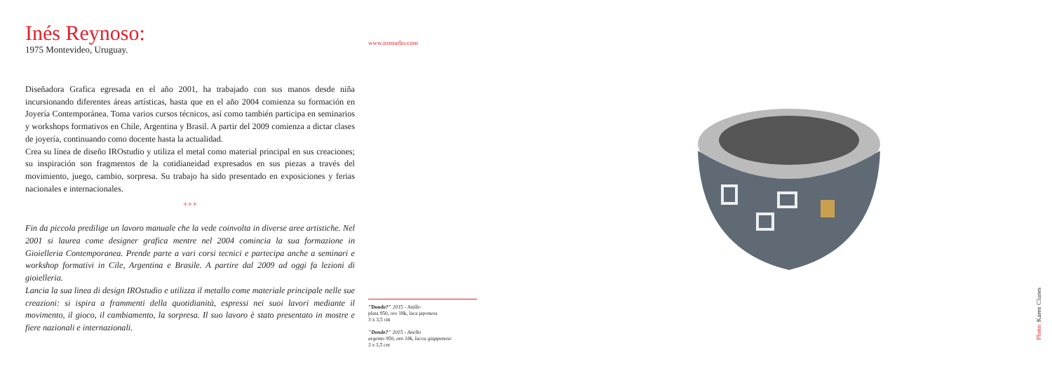Inés Reynoso:
1975 Montevideo, Uruguay.
Diseñadora Grafica egresada en el año 2001, ha trabajado con sus manos desde niña incursionando diferentes áreas artísticas, hasta que en el año 2004 comienza su formación en Joyería Contemporánea. Toma varios cursos técnicos, así como también participa en seminarios y workshops formativos en Chile, Argentina y Brasil. A partir del 2009 comienza a dictar clases de joyería, continuando como docente hasta la actualidad.
Crea su línea de diseño IROstudio y utiliza el metal como material principal en sus creaciones; su inspiración son fragmentos de la cotidianeidad expresados en sus piezas a través del movimiento, juego, cambio, sorpresa. Su trabajo ha sido presentado en exposiciones y ferias nacionales e internacionales.
+++
Fin da piccola predilige un lavoro manuale che la vede coinvolta in diverse aree artistiche. Nel 2001 si laurea come designer grafica mentre nel 2004 comincia la sua formazione in Gioielleria Contemporanea. Prende parte a vari corsi tecnici e partecipa anche a seminari e workshop formativi in Cile, Argentina e Brasile. A partire dal 2009 ad oggi fa lezioni di gioielleria.
Lancia la sua linea di design IROstudio e utilizza il metallo come materiale principale nelle sue creazioni: si ispira a frammenti della quotidianità, espressi nei suoi lavori mediante il movimento, il gioco, il cambiamento, la sorpresa. Il suo lavoro è stato presentato in mostre e fiere nazionali e internazionali.
www.irostudio.com
"Donde?" 2015 - Anillo
plata 950, oro 18k, laca japonesa
3 x 3,5 cm
"Donde?" 2015 - Anello
argento 950, oro 18k, lacca giapponese
3 x 3,5 cm
Photo: Karen Clunes